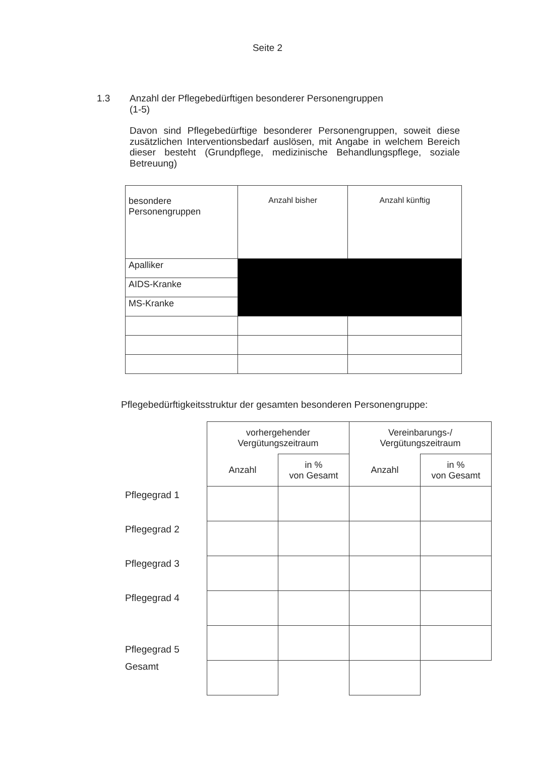Seite 2
1.3
Anzahl der Pflegebedürftigen besonderer Personengruppen
(1-5)
Davon sind Pflegebedürftige besonderer Personengruppen, soweit diese zusätzlichen Interventionsbedarf auslösen, mit Angabe in welchem Bereich dieser besteht (Grundpflege, medizinische Behandlungspflege, soziale Betreuung)
| besondere Personengruppen | Anzahl bisher | Anzahl künftig |
| --- | --- | --- |
| Apalliker | | |
| AIDS-Kranke | | |
| MS-Kranke | | |
Pflegebedürftigkeitsstruktur der gesamten besonderen Personengruppe:
Pflegegrad 1
Pflegegrad 2
Pflegegrad 3
Pflegegrad 4
Pflegegrad 5
Gesamt
| vorhergehender Vergütungszeitraum | | Vereinbarungs-/ Vergütungszeitraum | |
| --- | --- | --- | --- |
| Anzahl | in % von Gesamt | Anzahl | in % von Gesamt |